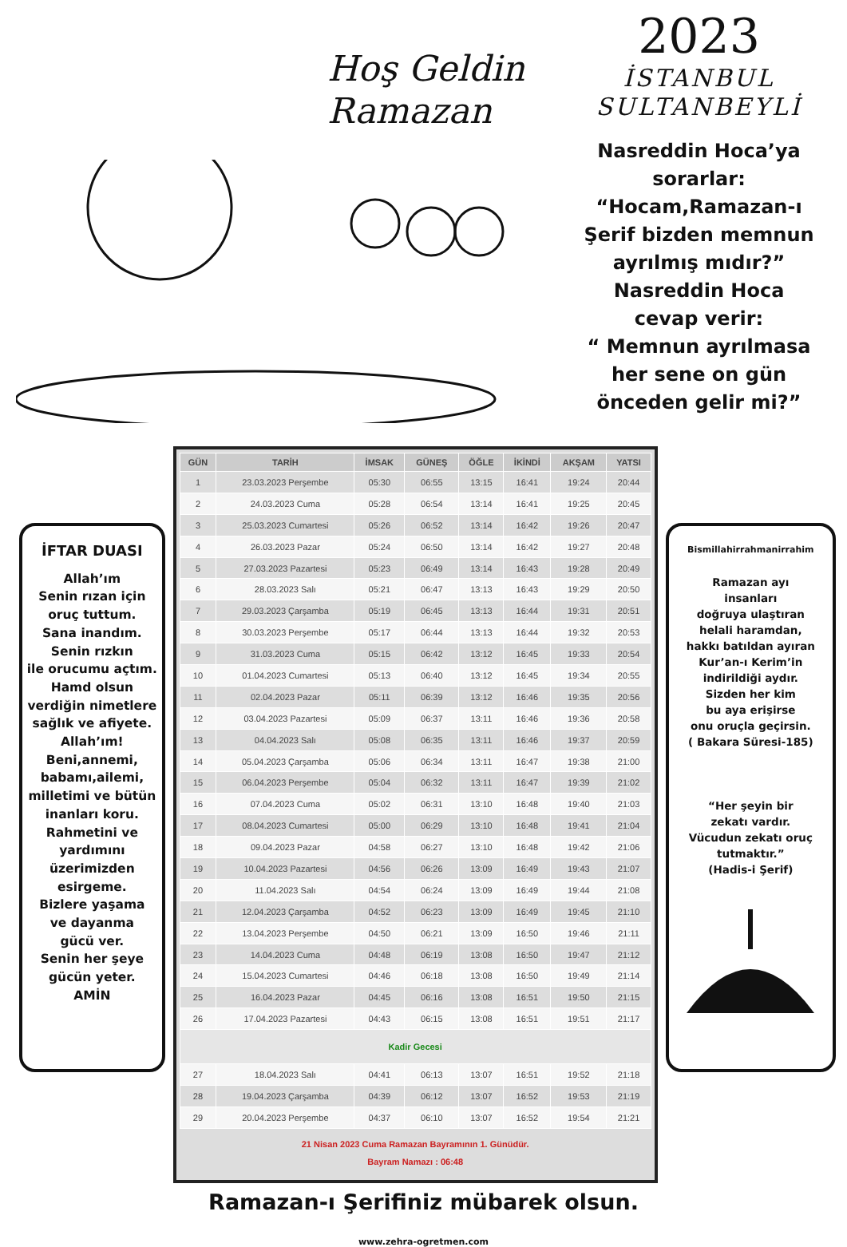Hoş Geldin
Ramazan
2023
İSTANBUL
SULTANBEYLİ
Nasreddin Hoca’ya
sorarlar:
“Hocam,Ramazan-ı
Şerif bizden memnun
ayrılmış mıdır?”
Nasreddin Hoca
cevap verir:
“ Memnun ayrılmasa
her sene on gün
önceden gelir mi?”
İFTAR DUASI
Allah’ım
Senin rızan için
oruç tuttum.
Sana inandım.
Senin rızkın
ile orucumu açtım.
Hamd olsun
verdiğin nimetlere
sağlık ve afiyete.
Allah’ım!
Beni,annemi,
babamı,ailemi,
milletimi ve bütün
inanları koru.
Rahmetini ve
yardımını
üzerimizden
esirgeme.
Bizlere yaşama
ve dayanma
gücü ver.
Senin her şeye
gücün yeter.
AMİN
| GÜN | TARİH | İMSAK | GÜNEŞ | ÖĞLE | İKİNDİ | AKŞAM | YATSI |
| --- | --- | --- | --- | --- | --- | --- | --- |
| 1 | 23.03.2023 Perşembe | 05:30 | 06:55 | 13:15 | 16:41 | 19:24 | 20:44 |
| 2 | 24.03.2023 Cuma | 05:28 | 06:54 | 13:14 | 16:41 | 19:25 | 20:45 |
| 3 | 25.03.2023 Cumartesi | 05:26 | 06:52 | 13:14 | 16:42 | 19:26 | 20:47 |
| 4 | 26.03.2023 Pazar | 05:24 | 06:50 | 13:14 | 16:42 | 19:27 | 20:48 |
| 5 | 27.03.2023 Pazartesi | 05:23 | 06:49 | 13:14 | 16:43 | 19:28 | 20:49 |
| 6 | 28.03.2023 Salı | 05:21 | 06:47 | 13:13 | 16:43 | 19:29 | 20:50 |
| 7 | 29.03.2023 Çarşamba | 05:19 | 06:45 | 13:13 | 16:44 | 19:31 | 20:51 |
| 8 | 30.03.2023 Perşembe | 05:17 | 06:44 | 13:13 | 16:44 | 19:32 | 20:53 |
| 9 | 31.03.2023 Cuma | 05:15 | 06:42 | 13:12 | 16:45 | 19:33 | 20:54 |
| 10 | 01.04.2023 Cumartesi | 05:13 | 06:40 | 13:12 | 16:45 | 19:34 | 20:55 |
| 11 | 02.04.2023 Pazar | 05:11 | 06:39 | 13:12 | 16:46 | 19:35 | 20:56 |
| 12 | 03.04.2023 Pazartesi | 05:09 | 06:37 | 13:11 | 16:46 | 19:36 | 20:58 |
| 13 | 04.04.2023 Salı | 05:08 | 06:35 | 13:11 | 16:46 | 19:37 | 20:59 |
| 14 | 05.04.2023 Çarşamba | 05:06 | 06:34 | 13:11 | 16:47 | 19:38 | 21:00 |
| 15 | 06.04.2023 Perşembe | 05:04 | 06:32 | 13:11 | 16:47 | 19:39 | 21:02 |
| 16 | 07.04.2023 Cuma | 05:02 | 06:31 | 13:10 | 16:48 | 19:40 | 21:03 |
| 17 | 08.04.2023 Cumartesi | 05:00 | 06:29 | 13:10 | 16:48 | 19:41 | 21:04 |
| 18 | 09.04.2023 Pazar | 04:58 | 06:27 | 13:10 | 16:48 | 19:42 | 21:06 |
| 19 | 10.04.2023 Pazartesi | 04:56 | 06:26 | 13:09 | 16:49 | 19:43 | 21:07 |
| 20 | 11.04.2023 Salı | 04:54 | 06:24 | 13:09 | 16:49 | 19:44 | 21:08 |
| 21 | 12.04.2023 Çarşamba | 04:52 | 06:23 | 13:09 | 16:49 | 19:45 | 21:10 |
| 22 | 13.04.2023 Perşembe | 04:50 | 06:21 | 13:09 | 16:50 | 19:46 | 21:11 |
| 23 | 14.04.2023 Cuma | 04:48 | 06:19 | 13:08 | 16:50 | 19:47 | 21:12 |
| 24 | 15.04.2023 Cumartesi | 04:46 | 06:18 | 13:08 | 16:50 | 19:49 | 21:14 |
| 25 | 16.04.2023 Pazar | 04:45 | 06:16 | 13:08 | 16:51 | 19:50 | 21:15 |
| 26 | 17.04.2023 Pazartesi | 04:43 | 06:15 | 13:08 | 16:51 | 19:51 | 21:17 |
| Kadir Gecesi | | | | | | | |
| 27 | 18.04.2023 Salı | 04:41 | 06:13 | 13:07 | 16:51 | 19:52 | 21:18 |
| 28 | 19.04.2023 Çarşamba | 04:39 | 06:12 | 13:07 | 16:52 | 19:53 | 21:19 |
| 29 | 20.04.2023 Perşembe | 04:37 | 06:10 | 13:07 | 16:52 | 19:54 | 21:21 |
21 Nisan 2023 Cuma Ramazan Bayramının 1. Günüdür.
Bayram Namazı : 06:48
Bismillahirrahmanirrahim
Ramazan ayı
insanları
doğruya ulaştıran
helali haramdan,
hakkı batıldan ayıran
Kur’an-ı Kerim’in
indirildiği aydır.
Sizden her kim
bu aya erişirse
onu oruçla geçirsin.
( Bakara Süresi-185)
“Her şeyin bir
zekatı vardır.
Vücudun zekatı oruç
tutmaktır.”
(Hadis-i Şerif)
Ramazan-ı Şerifiniz mübarek olsun.
www.zehra-ogretmen.com